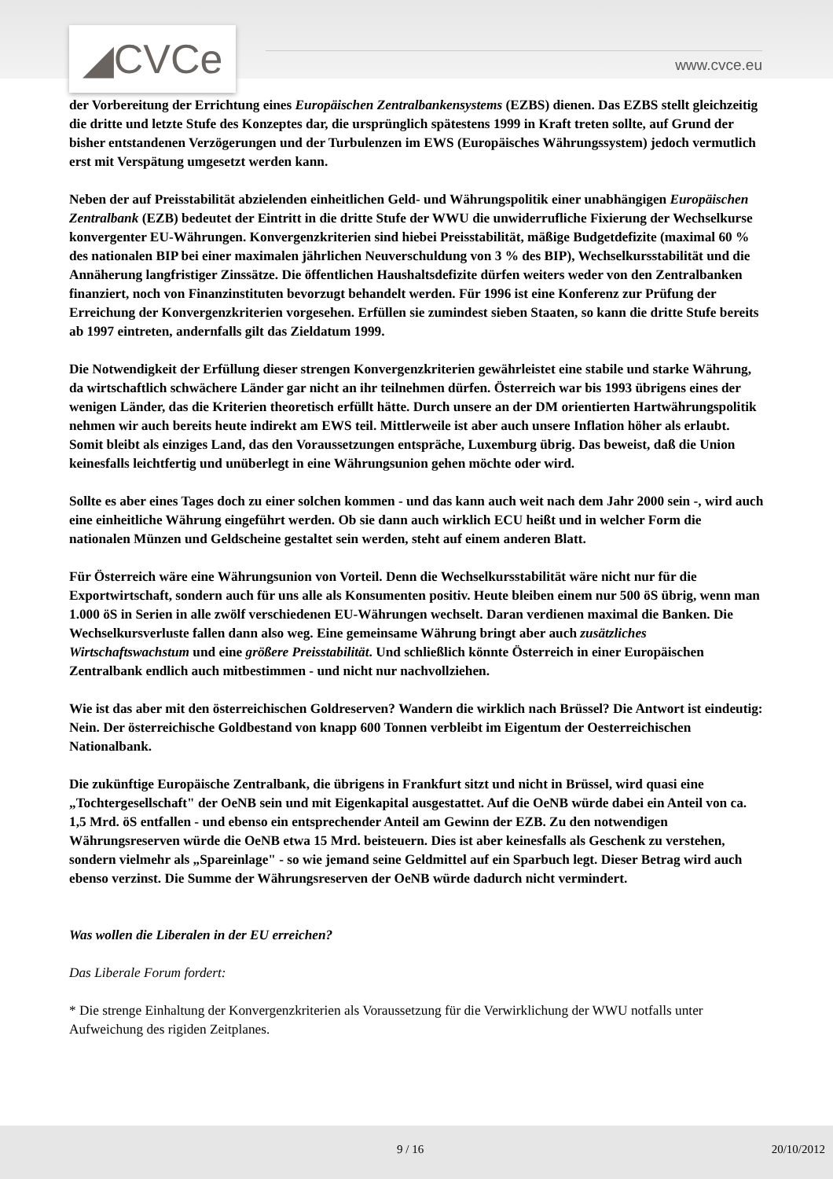◢CVCe www.cvce.eu
der Vorbereitung der Errichtung eines Europäischen Zentralbankensystems (EZBS) dienen. Das EZBS stellt gleichzeitig die dritte und letzte Stufe des Konzeptes dar, die ursprünglich spätestens 1999 in Kraft treten sollte, auf Grund der bisher entstandenen Verzögerungen und der Turbulenzen im EWS (Europäisches Währungssystem) jedoch vermutlich erst mit Verspätung umgesetzt werden kann.
Neben der auf Preisstabilität abzielenden einheitlichen Geld- und Währungspolitik einer unabhängigen Europäischen Zentralbank (EZB) bedeutet der Eintritt in die dritte Stufe der WWU die unwiderrufliche Fixierung der Wechselkurse konvergenter EU-Währungen. Konvergenzkriterien sind hiebei Preisstabilität, mäßige Budgetdefizite (maximal 60 % des nationalen BIP bei einer maximalen jährlichen Neuverschuldung von 3 % des BIP), Wechselkursstabilität und die Annäherung langfristiger Zinssätze. Die öffentlichen Haushaltsdefizite dürfen weiters weder von den Zentralbanken finanziert, noch von Finanzinstituten bevorzugt behandelt werden. Für 1996 ist eine Konferenz zur Prüfung der Erreichung der Konvergenzkriterien vorgesehen. Erfüllen sie zumindest sieben Staaten, so kann die dritte Stufe bereits ab 1997 eintreten, andernfalls gilt das Zieldatum 1999.
Die Notwendigkeit der Erfüllung dieser strengen Konvergenzkriterien gewährleistet eine stabile und starke Währung, da wirtschaftlich schwächere Länder gar nicht an ihr teilnehmen dürfen. Österreich war bis 1993 übrigens eines der wenigen Länder, das die Kriterien theoretisch erfüllt hätte. Durch unsere an der DM orientierten Hartwährungspolitik nehmen wir auch bereits heute indirekt am EWS teil. Mittlerweile ist aber auch unsere Inflation höher als erlaubt. Somit bleibt als einziges Land, das den Voraussetzungen entspräche, Luxemburg übrig. Das beweist, daß die Union keinesfalls leichtfertig und unüberlegt in eine Währungsunion gehen möchte oder wird.
Sollte es aber eines Tages doch zu einer solchen kommen - und das kann auch weit nach dem Jahr 2000 sein -, wird auch eine einheitliche Währung eingeführt werden. Ob sie dann auch wirklich ECU heißt und in welcher Form die nationalen Münzen und Geldscheine gestaltet sein werden, steht auf einem anderen Blatt.
Für Österreich wäre eine Währungsunion von Vorteil. Denn die Wechselkursstabilität wäre nicht nur für die Exportwirtschaft, sondern auch für uns alle als Konsumenten positiv. Heute bleiben einem nur 500 öS übrig, wenn man 1.000 öS in Serien in alle zwölf verschiedenen EU-Währungen wechselt. Daran verdienen maximal die Banken. Die Wechselkursverluste fallen dann also weg. Eine gemeinsame Währung bringt aber auch zusätzliches Wirtschaftswachstum und eine größere Preisstabilität. Und schließlich könnte Österreich in einer Europäischen Zentralbank endlich auch mitbestimmen - und nicht nur nachvollziehen.
Wie ist das aber mit den österreichischen Goldreserven? Wandern die wirklich nach Brüssel? Die Antwort ist eindeutig: Nein. Der österreichische Goldbestand von knapp 600 Tonnen verbleibt im Eigentum der Oesterreichischen Nationalbank.
Die zukünftige Europäische Zentralbank, die übrigens in Frankfurt sitzt und nicht in Brüssel, wird quasi eine „Tochtergesellschaft" der OeNB sein und mit Eigenkapital ausgestattet. Auf die OeNB würde dabei ein Anteil von ca. 1,5 Mrd. öS entfallen - und ebenso ein entsprechender Anteil am Gewinn der EZB. Zu den notwendigen Währungsreserven würde die OeNB etwa 15 Mrd. beisteuern. Dies ist aber keinesfalls als Geschenk zu verstehen, sondern vielmehr als „Spareinlage" - so wie jemand seine Geldmittel auf ein Sparbuch legt. Dieser Betrag wird auch ebenso verzinst. Die Summe der Währungsreserven der OeNB würde dadurch nicht vermindert.
Was wollen die Liberalen in der EU erreichen?
Das Liberale Forum fordert:
* Die strenge Einhaltung der Konvergenzkriterien als Voraussetzung für die Verwirklichung der WWU notfalls unter Aufweichung des rigiden Zeitplanes.
9 / 16 20/10/2012